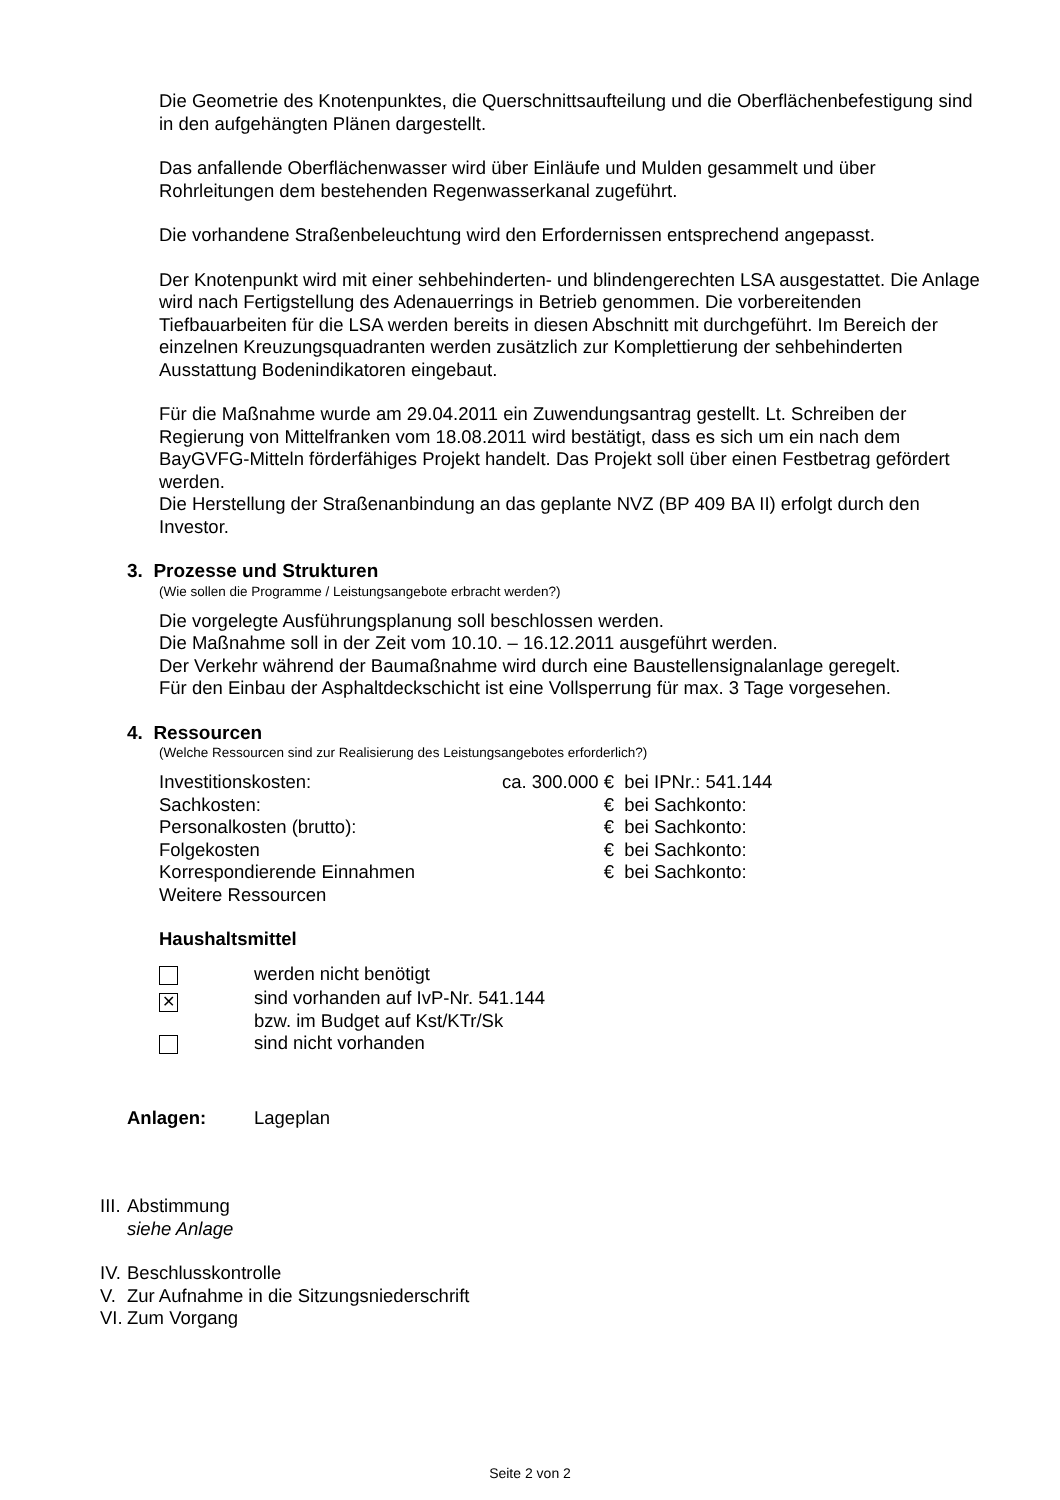Die Geometrie des Knotenpunktes, die Querschnittsaufteilung und die Oberflächenbefestigung sind in den aufgehängten Plänen dargestellt.
Das anfallende Oberflächenwasser wird über Einläufe und Mulden gesammelt und über Rohrleitungen dem bestehenden Regenwasserkanal zugeführt.
Die vorhandene Straßenbeleuchtung wird den Erfordernissen entsprechend angepasst.
Der Knotenpunkt wird mit einer sehbehinderten- und blindengerechten LSA ausgestattet. Die Anlage wird nach Fertigstellung des Adenauerrings in Betrieb genommen. Die vorbereitenden Tiefbauarbeiten für die LSA werden bereits in diesen Abschnitt mit durchgeführt. Im Bereich der einzelnen Kreuzungsquadranten werden zusätzlich zur Komplettierung der sehbehinderten Ausstattung Bodenindikatoren eingebaut.
Für die Maßnahme wurde am 29.04.2011 ein Zuwendungsantrag gestellt. Lt. Schreiben der Regierung von Mittelfranken vom 18.08.2011 wird bestätigt, dass es sich um ein nach dem BayGVFG-Mitteln förderfähiges Projekt handelt. Das Projekt soll über einen Festbetrag gefördert werden.
Die Herstellung der Straßenanbindung an das geplante NVZ (BP 409 BA II) erfolgt durch den Investor.
3. Prozesse und Strukturen
(Wie sollen die Programme / Leistungsangebote erbracht werden?)
Die vorgelegte Ausführungsplanung soll beschlossen werden.
Die Maßnahme soll in der Zeit vom 10.10. – 16.12.2011 ausgeführt werden.
Der Verkehr während der Baumaßnahme wird durch eine Baustellensignalanlage geregelt.
Für den Einbau der Asphaltdeckschicht ist eine Vollsperrung für max. 3 Tage vorgesehen.
4. Ressourcen
(Welche Ressourcen sind zur Realisierung des Leistungsangebotes erforderlich?)
| Investitionskosten: | ca. 300.000 € | bei IPNr.: 541.144 |
| Sachkosten: | € | bei Sachkonto: |
| Personalkosten (brutto): | € | bei Sachkonto: |
| Folgekosten | € | bei Sachkonto: |
| Korrespondierende Einnahmen | € | bei Sachkonto: |
| Weitere Ressourcen | | |
Haushaltsmittel
| | werden nicht benötigt |
| ✕ | sind vorhanden auf IvP-Nr. 541.144 |
| | bzw. im Budget auf Kst/KTr/Sk |
| | sind nicht vorhanden |
| Anlagen: | Lageplan |
| III. | Abstimmung siehe Anlage |
| IV. | Beschlusskontrolle |
| V. | Zur Aufnahme in die Sitzungsniederschrift |
| VI. | Zum Vorgang |
Seite 2 von 2